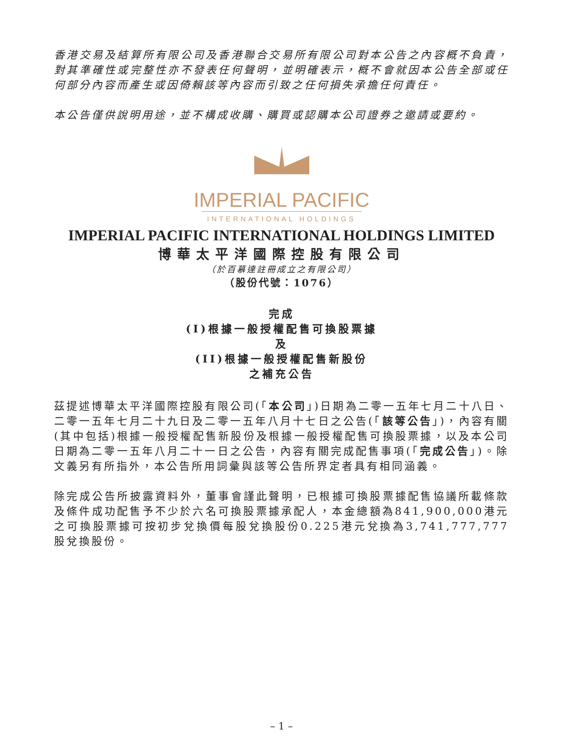香港交易及結算所有限公司及香港聯合交易所有限公司對本公告之內容概不負責，對其準確性或完整性亦不發表任何聲明，並明確表示，概不會就因本公告全部或任何部分內容而產生或因倚賴該等內容而引致之任何損失承擔任何責任。
本公告僅供說明用途，並不構成收購、購買或認購本公司證券之邀請或要約。
IMPERIAL PACIFIC
INTERNATIONAL HOLDINGS
IMPERIAL PACIFIC INTERNATIONAL HOLDINGS LIMITED
博華太平洋國際控股有限公司
（於百慕達註冊成立之有限公司）
（股份代號：1076）
完成
(I)根據一般授權配售可換股票據
及
(II)根據一般授權配售新股份
之補充公告
茲提述博華太平洋國際控股有限公司(「本公司」)日期為二零一五年七月二十八日、二零一五年七月二十九日及二零一五年八月十七日之公告(「該等公告」)，內容有關(其中包括)根據一般授權配售新股份及根據一般授權配售可換股票據，以及本公司日期為二零一五年八月二十一日之公告，內容有關完成配售事項(「完成公告」)。除文義另有所指外，本公告所用詞彙與該等公告所界定者具有相同涵義。
除完成公告所披露資料外，董事會謹此聲明，已根據可換股票據配售協議所載條款及條件成功配售予不少於六名可換股票據承配人，本金總額為841,900,000港元之可換股票據可按初步兌換價每股兌換股份0.225港元兌換為3,741,777,777股兌換股份。
– 1 –